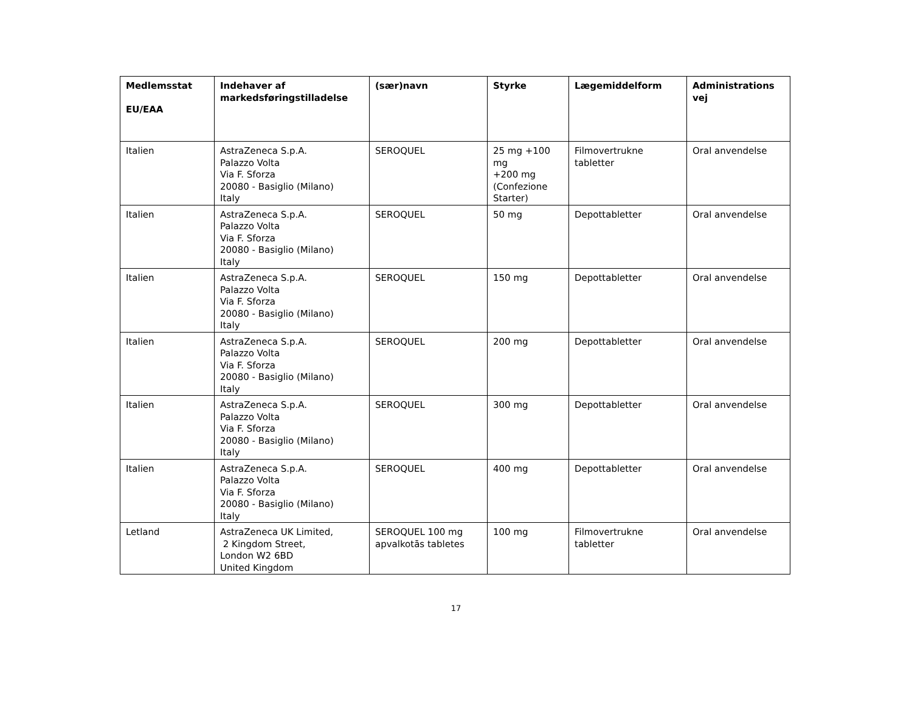| Medlemsstat EU/EAA | Indehaver af markedsføringstilladelse | (sær)navn | Styrke | Lægemiddelform | Administrations vej |
| --- | --- | --- | --- | --- | --- |
| Italien | AstraZeneca S.p.A. Palazzo Volta Via F. Sforza 20080 - Basiglio (Milano) Italy | SEROQUEL | 25 mg +100 mg +200 mg (Confezione Starter) | Filmovertrukne tabletter | Oral anvendelse |
| Italien | AstraZeneca S.p.A. Palazzo Volta Via F. Sforza 20080 - Basiglio (Milano) Italy | SEROQUEL | 50 mg | Depottabletter | Oral anvendelse |
| Italien | AstraZeneca S.p.A. Palazzo Volta Via F. Sforza 20080 - Basiglio (Milano) Italy | SEROQUEL | 150 mg | Depottabletter | Oral anvendelse |
| Italien | AstraZeneca S.p.A. Palazzo Volta Via F. Sforza 20080 - Basiglio (Milano) Italy | SEROQUEL | 200 mg | Depottabletter | Oral anvendelse |
| Italien | AstraZeneca S.p.A. Palazzo Volta Via F. Sforza 20080 - Basiglio (Milano) Italy | SEROQUEL | 300 mg | Depottabletter | Oral anvendelse |
| Italien | AstraZeneca S.p.A. Palazzo Volta Via F. Sforza 20080 - Basiglio (Milano) Italy | SEROQUEL | 400 mg | Depottabletter | Oral anvendelse |
| Letland | AstraZeneca UK Limited, 2 Kingdom Street, London W2 6BD United Kingdom | SEROQUEL 100 mg apvalkotās tabletes | 100 mg | Filmovertrukne tabletter | Oral anvendelse |
17